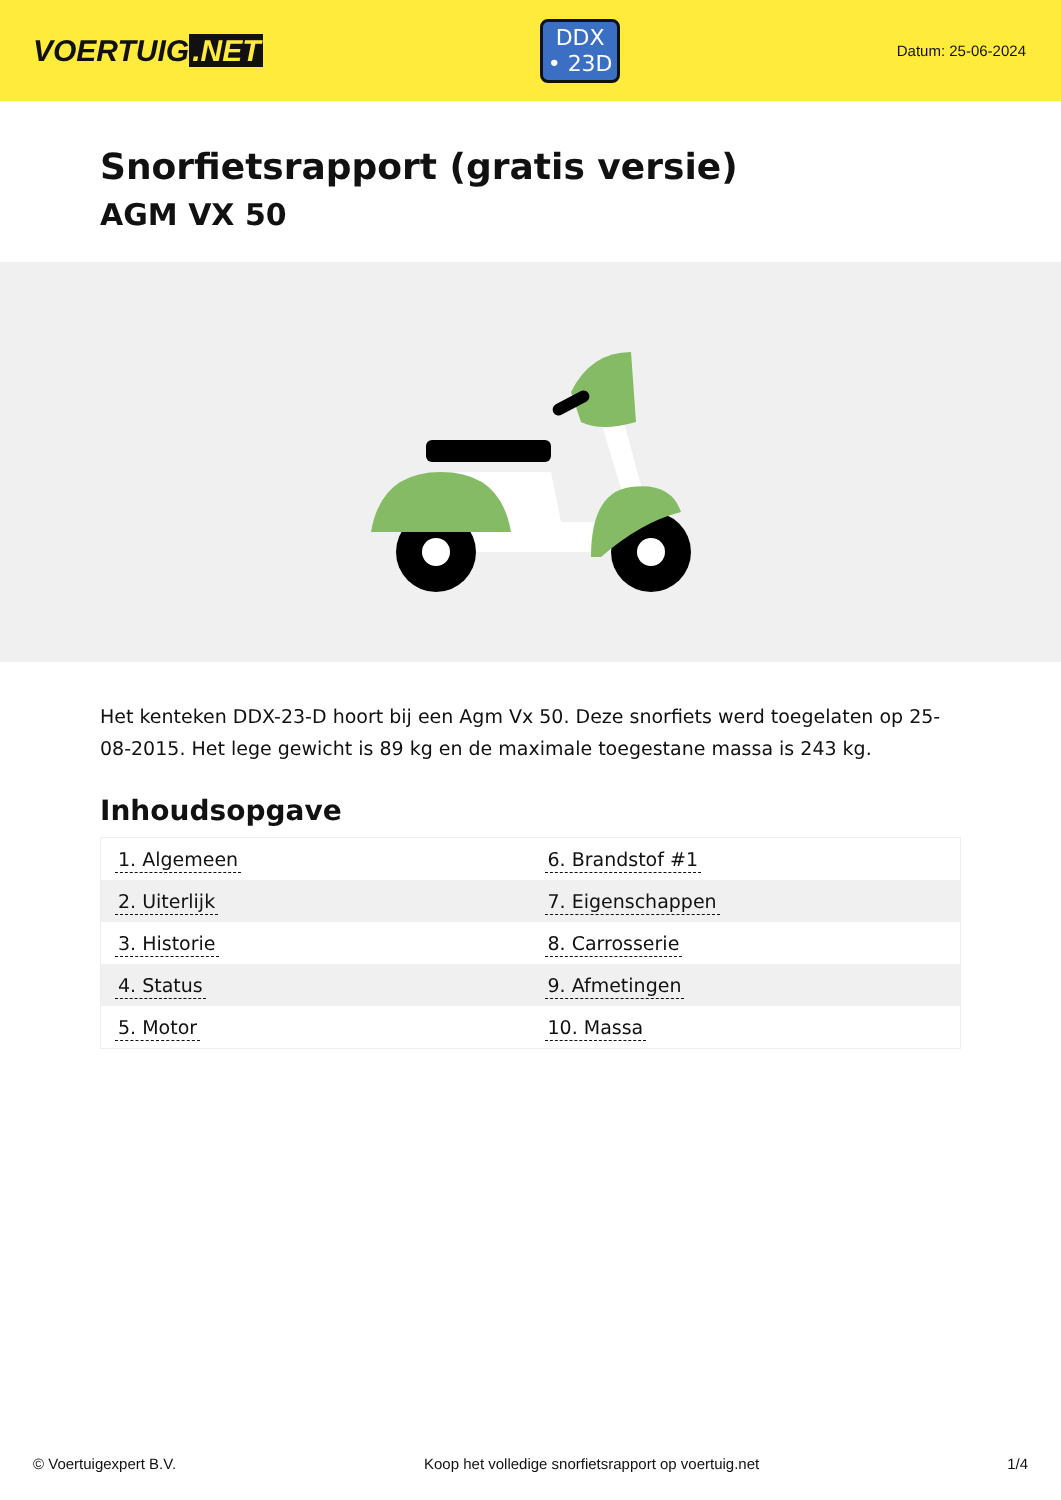VOERTUIG.NET
DDX
• 23D
Datum: 25-06-2024
Snorfietsrapport (gratis versie)
AGM VX 50
Het kenteken DDX-23-D hoort bij een Agm Vx 50. Deze snorfiets werd toegelaten op 25-08-2015. Het lege gewicht is 89 kg en de maximale toegestane massa is 243 kg.
Inhoudsopgave
| 1. Algemeen | 6. Brandstof #1 |
| 2. Uiterlijk | 7. Eigenschappen |
| 3. Historie | 8. Carrosserie |
| 4. Status | 9. Afmetingen |
| 5. Motor | 10. Massa |
© Voertuigexpert B.V. Koop het volledige snorfietsrapport op voertuig.net 1/4